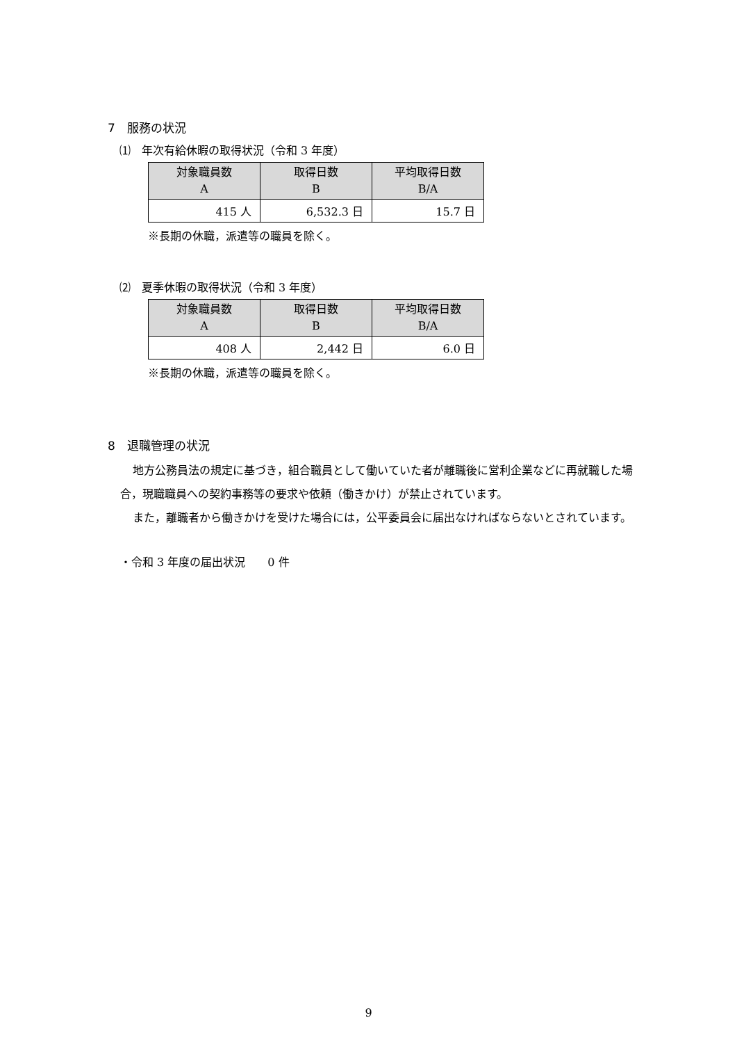7　服務の状況
⑴　年次有給休暇の取得状況（令和 3 年度）
| 対象職員数 A | 取得日数 B | 平均取得日数 B/A |
| --- | --- | --- |
| 415 人 | 6,532.3 日 | 15.7 日 |
※長期の休職，派遣等の職員を除く。
⑵　夏季休暇の取得状況（令和 3 年度）
| 対象職員数 A | 取得日数 B | 平均取得日数 B/A |
| --- | --- | --- |
| 408 人 | 2,442 日 | 6.0 日 |
※長期の休職，派遣等の職員を除く。
8　退職管理の状況
地方公務員法の規定に基づき，組合職員として働いていた者が離職後に営利企業などに再就職した場合，現職職員への契約事務等の要求や依頼（働きかけ）が禁止されています。
また，離職者から働きかけを受けた場合には，公平委員会に届出なければならないとされています。
・令和 3 年度の届出状況　　0 件
9